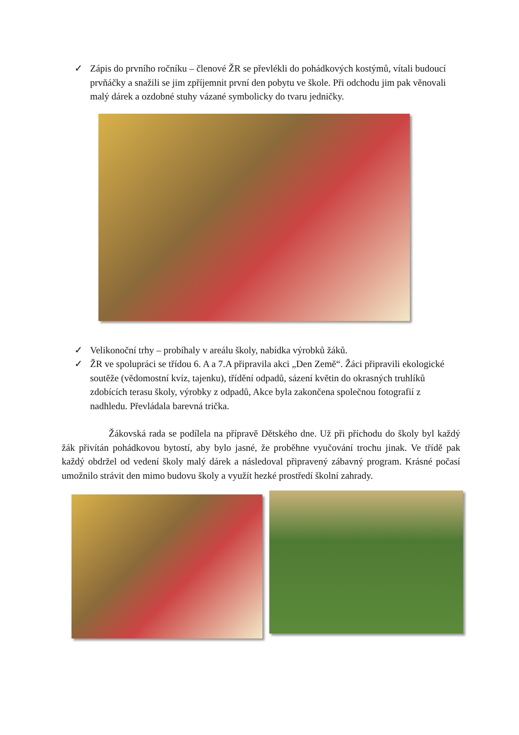✓ Zápis do prvního ročníku – členové ŽR se převlékli do pohádkových kostýmů, vítali budoucí prvňáčky a snažili se jim zpříjemnit první den pobytu ve škole. Při odchodu jim pak věnovali malý dárek a ozdobné stuhy vázané symbolicky do tvaru jedničky.
✓ Velikonoční trhy – probíhaly v areálu školy, nabídka výrobků žáků.
✓ ŽR ve spolupráci se třídou 6. A a 7.A připravila akci „Den Země“. Žáci připravili ekologické soutěže (vědomostní kvíz, tajenku), třídění odpadů, sázení květin do okrasných truhlíků zdobících terasu školy, výrobky z odpadů, Akce byla zakončena společnou fotografií z nadhledu. Převládala barevná trička.
Žákovská rada se podílela na přípravě Dětského dne. Už při příchodu do školy byl každý žák přivítán pohádkovou bytostí, aby bylo jasné, že proběhne vyučování trochu jinak. Ve třídě pak každý obdržel od vedení školy malý dárek a následoval připravený zábavný program. Krásné počasí umožnilo strávit den mimo budovu školy a využít hezké prostředí školní zahrady.